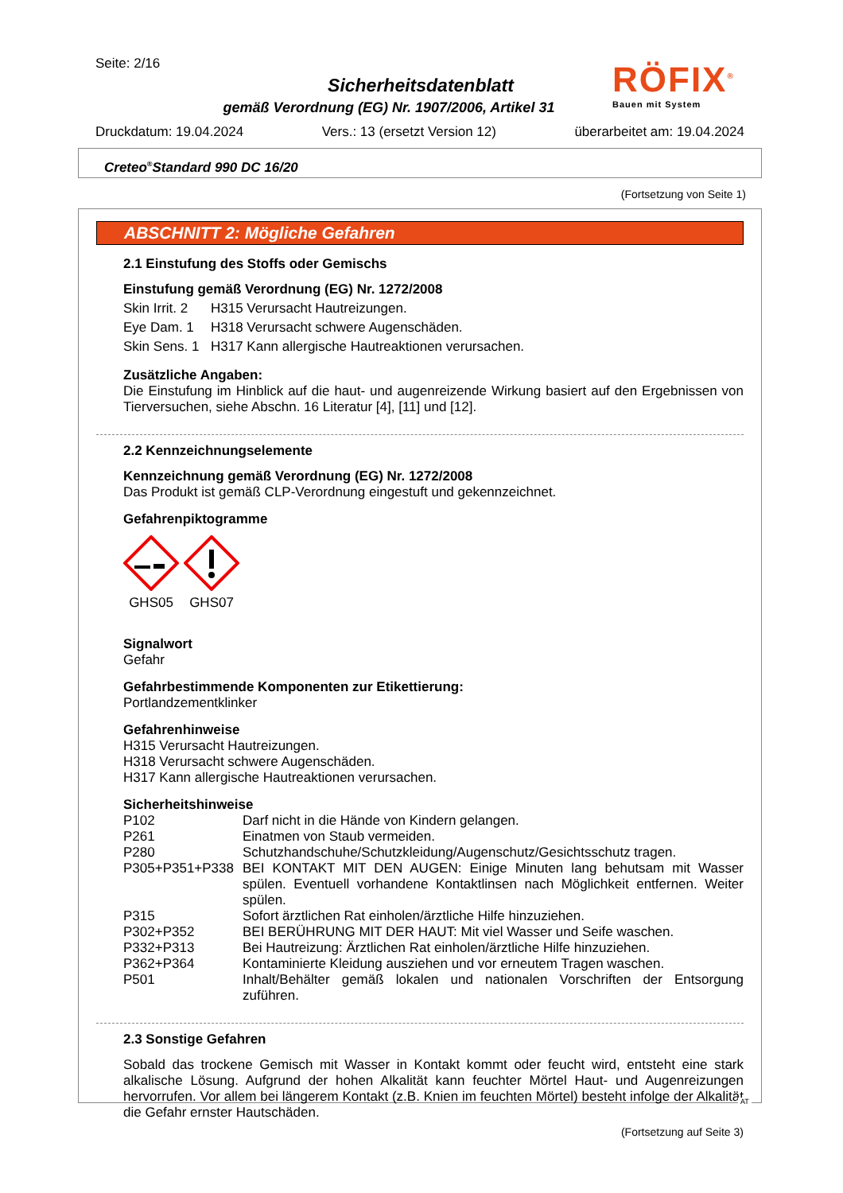Seite: 2/16
RÖFIX<sup>®</sup>
Bauen mit System
Sicherheitsdatenblatt
gemäß Verordnung (EG) Nr. 1907/2006, Artikel 31
Druckdatum: 19.04.2024 Vers.: 13 (ersetzt Version 12) überarbeitet am: 19.04.2024
Creteo<sup>®</sup>Standard 990 DC 16/20
(Fortsetzung von Seite 1)
ABSCHNITT 2: Mögliche Gefahren
2.1 Einstufung des Stoffs oder Gemischs
Einstufung gemäß Verordnung (EG) Nr. 1272/2008
| Skin Irrit. 2 | H315 Verursacht Hautreizungen. |
| Eye Dam. 1 | H318 Verursacht schwere Augenschäden. |
| Skin Sens. 1 | H317 Kann allergische Hautreaktionen verursachen. |
Zusätzliche Angaben:
Die Einstufung im Hinblick auf die haut- und augenreizende Wirkung basiert auf den Ergebnissen von Tierversuchen, siehe Abschn. 16 Literatur [4], [11] und [12].
2.2 Kennzeichnungselemente
Kennzeichnung gemäß Verordnung (EG) Nr. 1272/2008
Das Produkt ist gemäß CLP-Verordnung eingestuft und gekennzeichnet.
Gefahrenpiktogramme
GHS05 GHS07
Signalwort
Gefahr
Gefahrbestimmende Komponenten zur Etikettierung:
Portlandzementklinker
Gefahrenhinweise
H315 Verursacht Hautreizungen.
H318 Verursacht schwere Augenschäden.
H317 Kann allergische Hautreaktionen verursachen.
Sicherheitshinweise
| P102 | Darf nicht in die Hände von Kindern gelangen. |
| P261 | Einatmen von Staub vermeiden. |
| P280 | Schutzhandschuhe/Schutzkleidung/Augenschutz/Gesichtsschutz tragen. |
| P305+P351+P338 | BEI KONTAKT MIT DEN AUGEN: Einige Minuten lang behutsam mit Wasser spülen. Eventuell vorhandene Kontaktlinsen nach Möglichkeit entfernen. Weiter spülen. |
| P315 | Sofort ärztlichen Rat einholen/ärztliche Hilfe hinzuziehen. |
| P302+P352 | BEI BERÜHRUNG MIT DER HAUT: Mit viel Wasser und Seife waschen. |
| P332+P313 | Bei Hautreizung: Ärztlichen Rat einholen/ärztliche Hilfe hinzuziehen. |
| P362+P364 | Kontaminierte Kleidung ausziehen und vor erneutem Tragen waschen. |
| P501 | Inhalt/Behälter gemäß lokalen und nationalen Vorschriften der Entsorgung zuführen. |
2.3 Sonstige Gefahren
Sobald das trockene Gemisch mit Wasser in Kontakt kommt oder feucht wird, entsteht eine stark alkalische Lösung. Aufgrund der hohen Alkalität kann feuchter Mörtel Haut- und Augenreizungen hervorrufen. Vor allem bei längerem Kontakt (z.B. Knien im feuchten Mörtel) besteht infolge der Alkalität die Gefahr ernster Hautschäden.
(Fortsetzung auf Seite 3)
AT